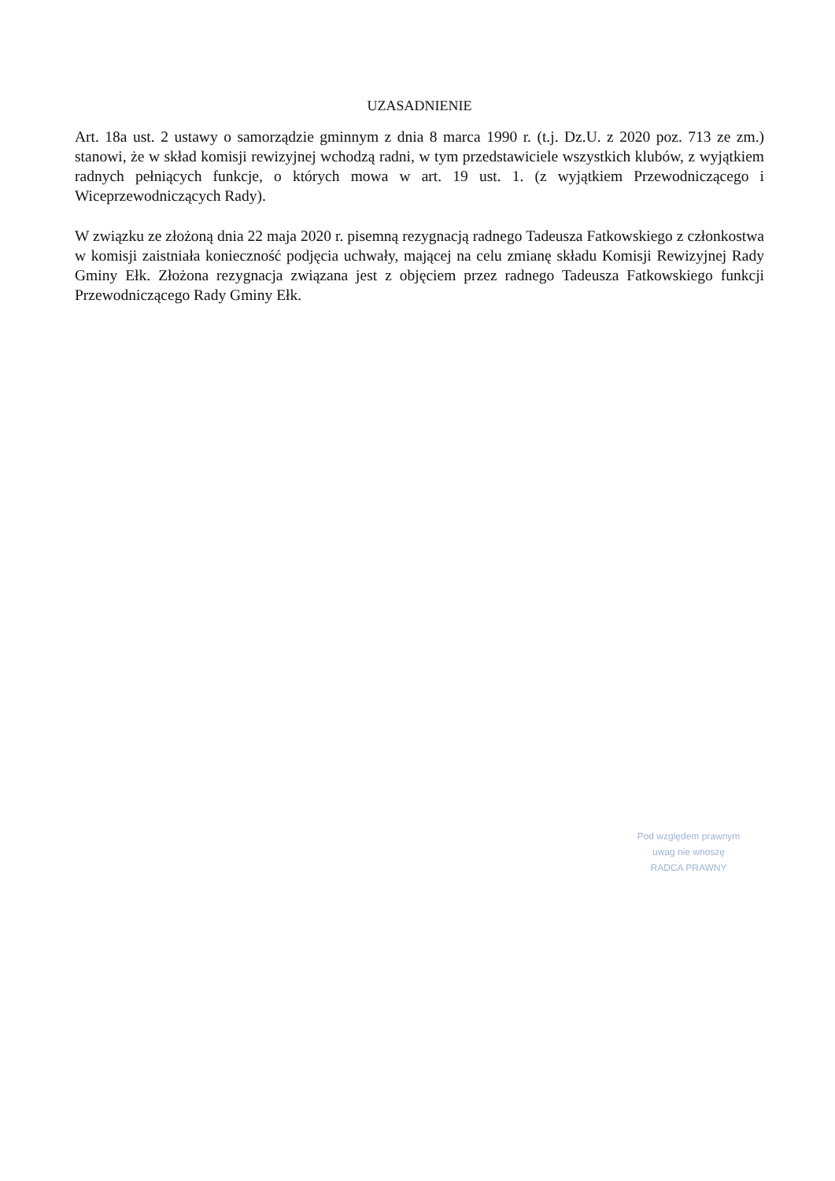UZASADNIENIE
Art. 18a ust. 2 ustawy o samorządzie gminnym z dnia 8 marca 1990 r. (t.j. Dz.U. z 2020 poz. 713 ze zm.) stanowi, że w skład komisji rewizyjnej wchodzą radni, w tym przedstawiciele wszystkich klubów, z wyjątkiem radnych pełniących funkcje, o których mowa w art. 19 ust. 1. (z wyjątkiem Przewodniczącego i Wiceprzewodniczących Rady).
W związku ze złożoną dnia 22 maja 2020 r. pisemną rezygnacją radnego Tadeusza Fatkowskiego z członkostwa w komisji zaistniała konieczność podjęcia uchwały, mającej na celu zmianę składu Komisji Rewizyjnej Rady Gminy Ełk. Złożona rezygnacja związana jest z objęciem przez radnego Tadeusza Fatkowskiego funkcji Przewodniczącego Rady Gminy Ełk.
Pod względem prawnym
uwag nie wnoszę
RADCA PRAWNY